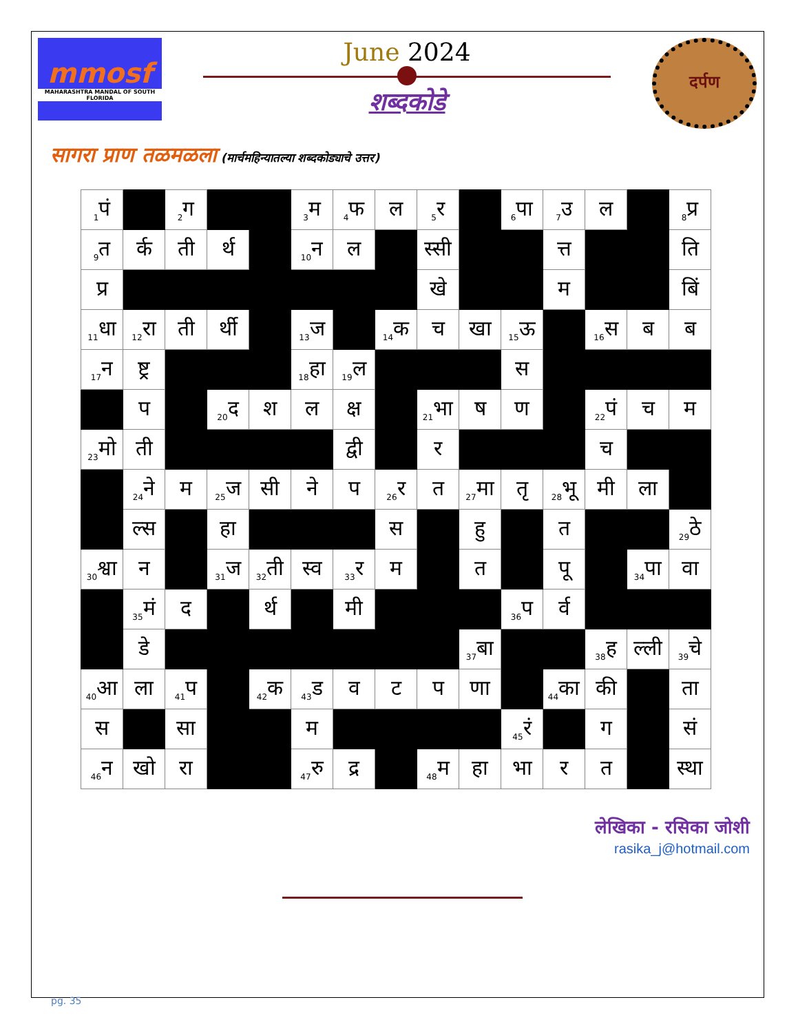mmosf
MAHARASHTRA MANDAL OF SOUTH FLORIDA
June 2024
शब्दकोडे
दर्पण
सागरा प्राण तळमळला (मार्चमहिन्यातल्या शब्दकोड्याचे उत्तर)
| <sub>1</sub>पं | | <sub>2</sub>ग | | | <sub>3</sub>म | <sub>4</sub>फ | ल | <sub>5</sub>र | | <sub>6</sub>पा | <sub>7</sub>उ | ल | | <sub>8</sub>प्र |
| <sub>9</sub>त | र्क | ती | र्थ | | <sub>10</sub>न | ल | | स्सी | | | त्त | | | ति |
| प्र | | | | | | | | खे | | | म | | | बिं |
| <sub>11</sub>धा | <sub>12</sub>रा | ती | र्थी | | <sub>13</sub>ज | | <sub>14</sub>क | च | खा | <sub>15</sub>ऊ | | <sub>16</sub>स | ब | ब |
| <sub>17</sub>न | ष्ट्र | | | | <sub>18</sub>हा | <sub>19</sub>ल | | | | स | | | | |
| | प | | <sub>20</sub>द | श | ल | क्ष | | <sub>21</sub>भा | ष | ण | | <sub>22</sub>पं | च | म |
| <sub>23</sub>मो | ती | | | | | द्वी | | र | | | | च | | |
| | <sub>24</sub>ने | म | <sub>25</sub>ज | सी | ने | प | <sub>26</sub>र | त | <sub>27</sub>मा | तृ | <sub>28</sub>भू | मी | ला | |
| | ल्स | | हा | | | | स | | हु | | त | | | <sub>29</sub>ठे |
| <sub>30</sub>श्वा | न | | <sub>31</sub>ज | <sub>32</sub>ती | स्व | <sub>33</sub>र | म | | त | | पू | | <sub>34</sub>पा | वा |
| | <sub>35</sub>मं | द | | र्थ | | मी | | | | <sub>36</sub>प | र्व | | | |
| | डे | | | | | | | | <sub>37</sub>बा | | | <sub>38</sub>ह | ल्ली | <sub>39</sub>चे |
| <sub>40</sub>आ | ला | <sub>41</sub>प | | <sub>42</sub>क | <sub>43</sub>ड | व | ट | प | णा | | <sub>44</sub>का | की | | ता |
| स | | सा | | | म | | | | | <sub>45</sub>रं | | ग | | सं |
| <sub>46</sub>न | खो | रा | | | <sub>47</sub>रु | द्र | | <sub>48</sub>म | हा | भा | र | त | | स्था |
लेखिका - रसिका जोशी
rasika_j@hotmail.com
pg. 35